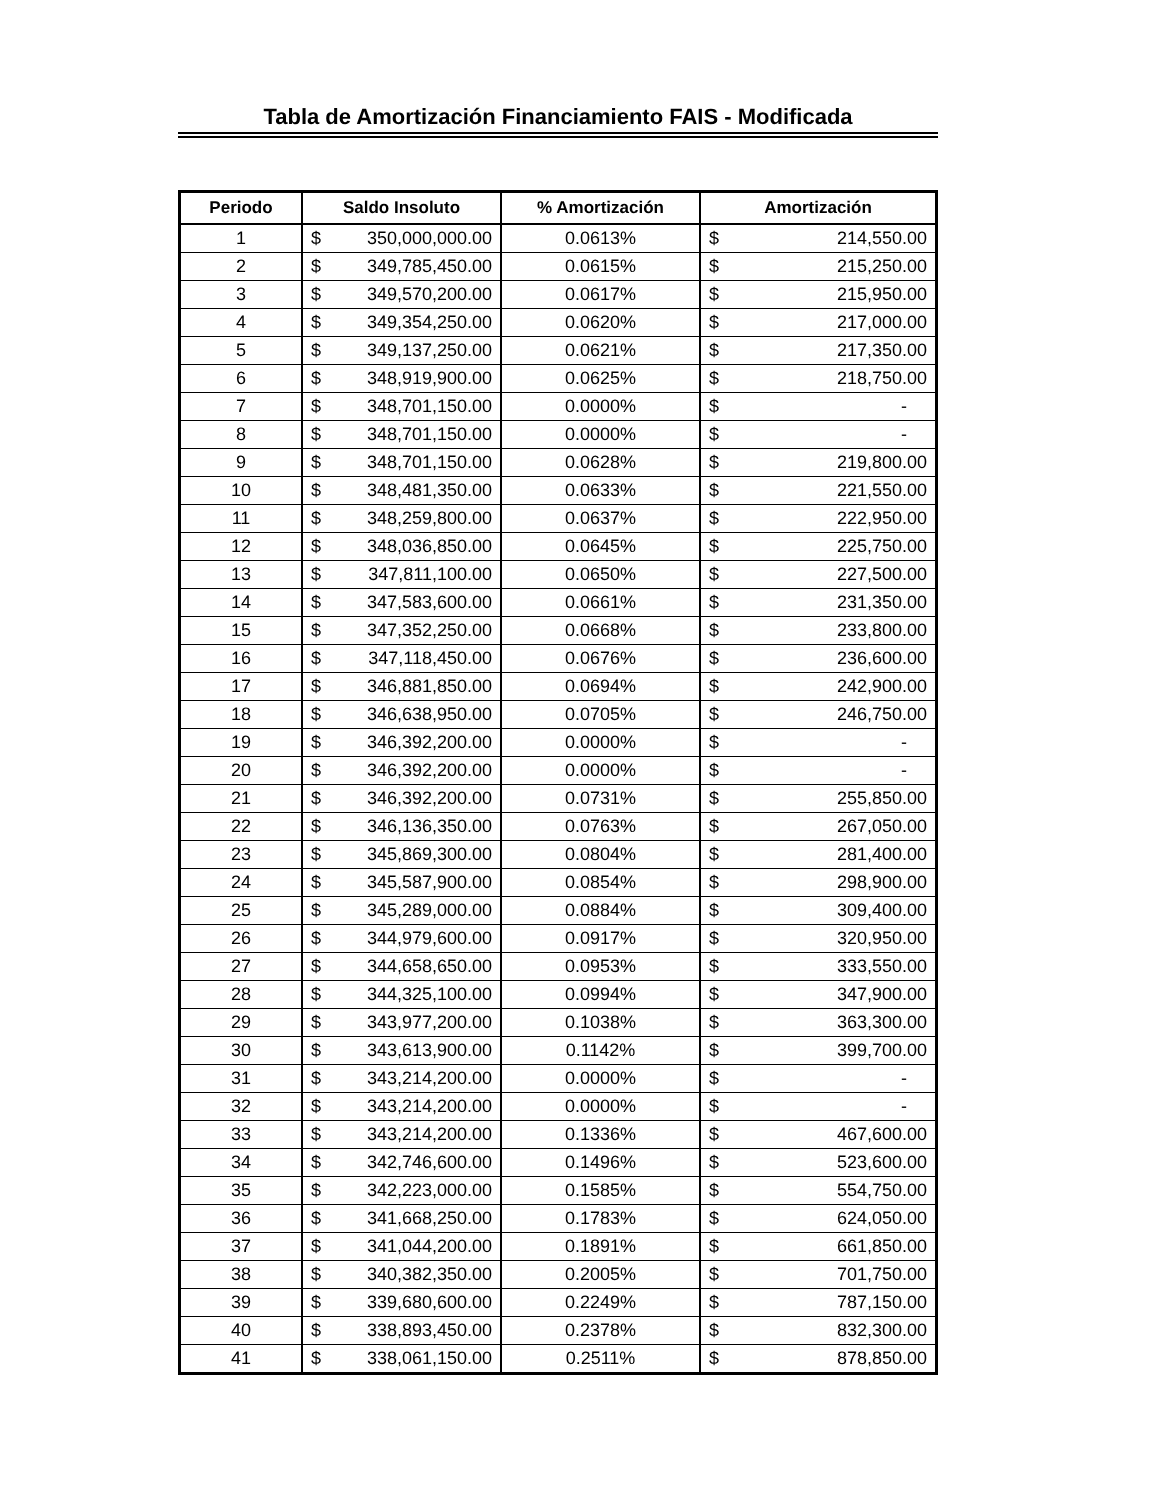Tabla de Amortización Financiamiento FAIS - Modificada
| Periodo | Saldo Insoluto | % Amortización | Amortización |
| --- | --- | --- | --- |
| 1 | $ 350,000,000.00 | 0.0613% | $ 214,550.00 |
| 2 | $ 349,785,450.00 | 0.0615% | $ 215,250.00 |
| 3 | $ 349,570,200.00 | 0.0617% | $ 215,950.00 |
| 4 | $ 349,354,250.00 | 0.0620% | $ 217,000.00 |
| 5 | $ 349,137,250.00 | 0.0621% | $ 217,350.00 |
| 6 | $ 348,919,900.00 | 0.0625% | $ 218,750.00 |
| 7 | $ 348,701,150.00 | 0.0000% | $ - |
| 8 | $ 348,701,150.00 | 0.0000% | $ - |
| 9 | $ 348,701,150.00 | 0.0628% | $ 219,800.00 |
| 10 | $ 348,481,350.00 | 0.0633% | $ 221,550.00 |
| 11 | $ 348,259,800.00 | 0.0637% | $ 222,950.00 |
| 12 | $ 348,036,850.00 | 0.0645% | $ 225,750.00 |
| 13 | $ 347,811,100.00 | 0.0650% | $ 227,500.00 |
| 14 | $ 347,583,600.00 | 0.0661% | $ 231,350.00 |
| 15 | $ 347,352,250.00 | 0.0668% | $ 233,800.00 |
| 16 | $ 347,118,450.00 | 0.0676% | $ 236,600.00 |
| 17 | $ 346,881,850.00 | 0.0694% | $ 242,900.00 |
| 18 | $ 346,638,950.00 | 0.0705% | $ 246,750.00 |
| 19 | $ 346,392,200.00 | 0.0000% | $ - |
| 20 | $ 346,392,200.00 | 0.0000% | $ - |
| 21 | $ 346,392,200.00 | 0.0731% | $ 255,850.00 |
| 22 | $ 346,136,350.00 | 0.0763% | $ 267,050.00 |
| 23 | $ 345,869,300.00 | 0.0804% | $ 281,400.00 |
| 24 | $ 345,587,900.00 | 0.0854% | $ 298,900.00 |
| 25 | $ 345,289,000.00 | 0.0884% | $ 309,400.00 |
| 26 | $ 344,979,600.00 | 0.0917% | $ 320,950.00 |
| 27 | $ 344,658,650.00 | 0.0953% | $ 333,550.00 |
| 28 | $ 344,325,100.00 | 0.0994% | $ 347,900.00 |
| 29 | $ 343,977,200.00 | 0.1038% | $ 363,300.00 |
| 30 | $ 343,613,900.00 | 0.1142% | $ 399,700.00 |
| 31 | $ 343,214,200.00 | 0.0000% | $ - |
| 32 | $ 343,214,200.00 | 0.0000% | $ - |
| 33 | $ 343,214,200.00 | 0.1336% | $ 467,600.00 |
| 34 | $ 342,746,600.00 | 0.1496% | $ 523,600.00 |
| 35 | $ 342,223,000.00 | 0.1585% | $ 554,750.00 |
| 36 | $ 341,668,250.00 | 0.1783% | $ 624,050.00 |
| 37 | $ 341,044,200.00 | 0.1891% | $ 661,850.00 |
| 38 | $ 340,382,350.00 | 0.2005% | $ 701,750.00 |
| 39 | $ 339,680,600.00 | 0.2249% | $ 787,150.00 |
| 40 | $ 338,893,450.00 | 0.2378% | $ 832,300.00 |
| 41 | $ 338,061,150.00 | 0.2511% | $ 878,850.00 |